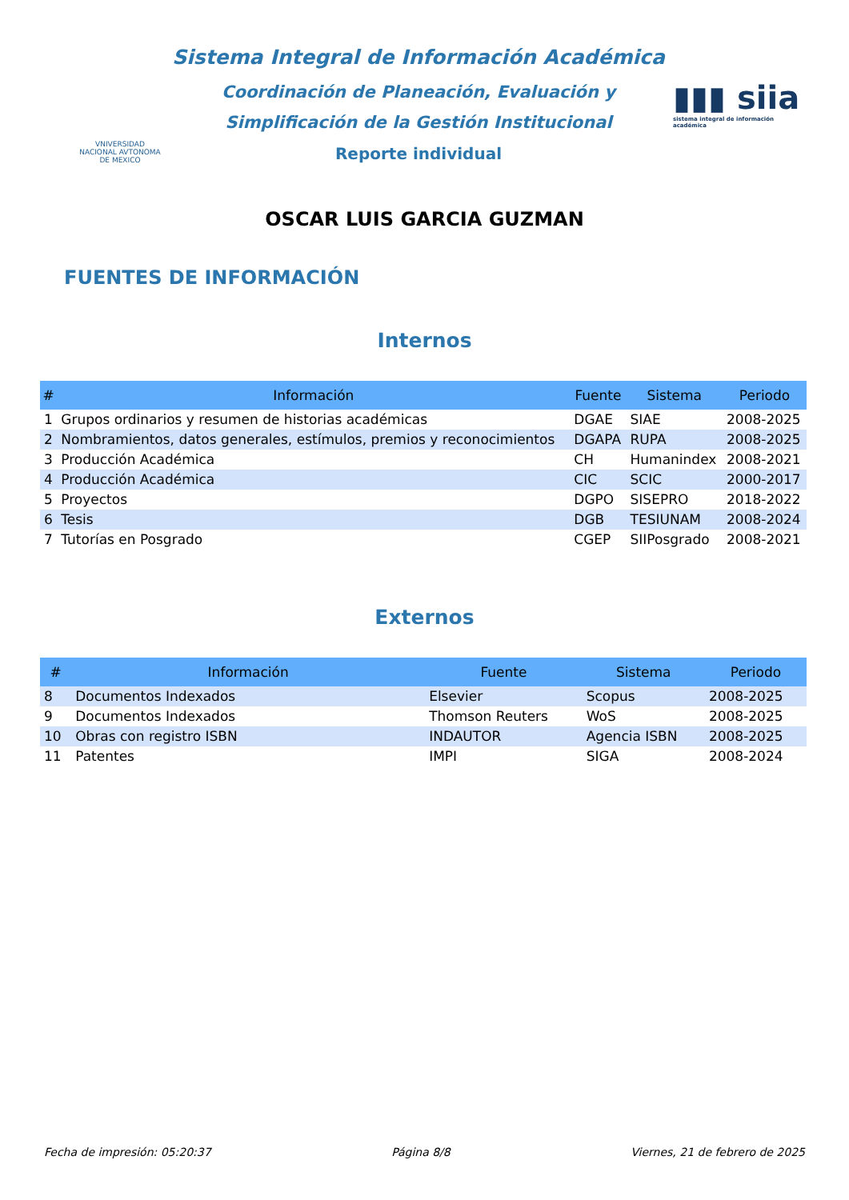VNIVERSIDAD NACIONAL AVTONOMA DE MEXICO
Sistema Integral de Información Académica
Coordinación de Planeación, Evaluación y
Simplificación de la Gestión Institucional
Reporte individual
▮▮▮ siia
sistema integral de información académica
OSCAR LUIS GARCIA GUZMAN
FUENTES DE INFORMACIÓN
Internos
| # | Información | Fuente | Sistema | Periodo |
| --- | --- | --- | --- | --- |
| 1 | Grupos ordinarios y resumen de historias académicas | DGAE | SIAE | 2008-2025 |
| 2 | Nombramientos, datos generales, estímulos, premios y reconocimientos | DGAPA | RUPA | 2008-2025 |
| 3 | Producción Académica | CH | Humanindex | 2008-2021 |
| 4 | Producción Académica | CIC | SCIC | 2000-2017 |
| 5 | Proyectos | DGPO | SISEPRO | 2018-2022 |
| 6 | Tesis | DGB | TESIUNAM | 2008-2024 |
| 7 | Tutorías en Posgrado | CGEP | SIIPosgrado | 2008-2021 |
Externos
| # | Información | Fuente | Sistema | Periodo |
| --- | --- | --- | --- | --- |
| 8 | Documentos Indexados | Elsevier | Scopus | 2008-2025 |
| 9 | Documentos Indexados | Thomson Reuters | WoS | 2008-2025 |
| 10 | Obras con registro ISBN | INDAUTOR | Agencia ISBN | 2008-2025 |
| 11 | Patentes | IMPI | SIGA | 2008-2024 |
Fecha de impresión: 05:20:37 Página 8/8 Viernes, 21 de febrero de 2025